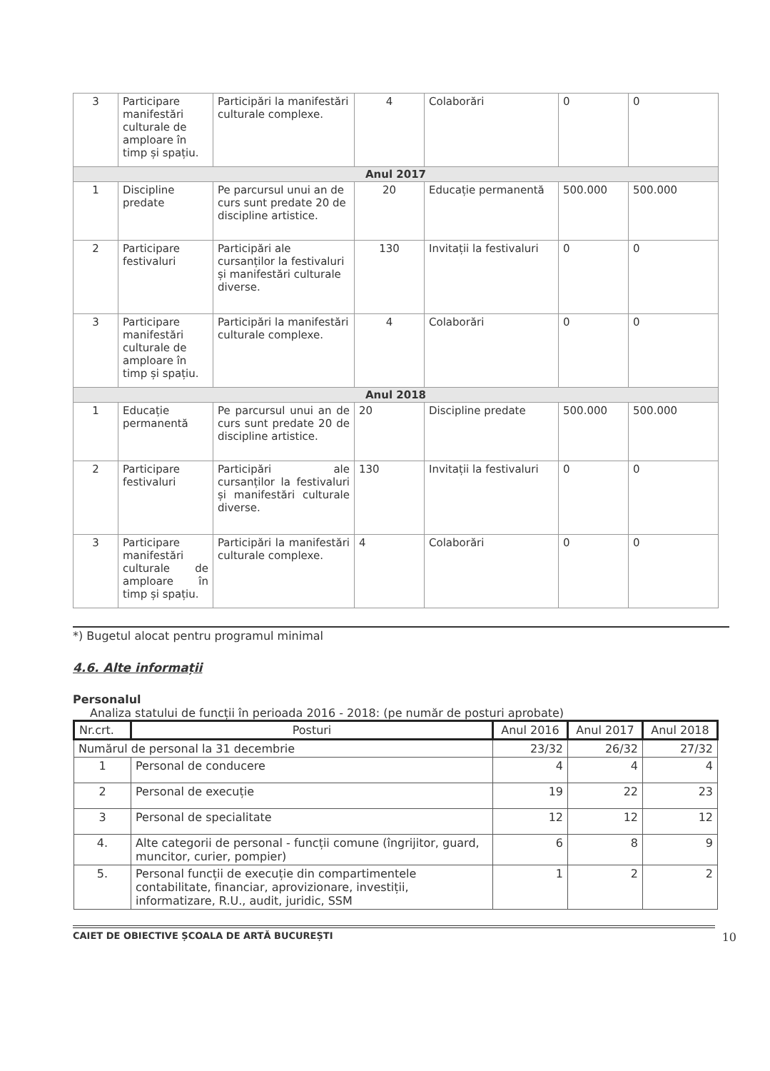| 3 | Participare manifestări culturale de amploare în timp și spațiu. | Participări la manifestări culturale complexe. | 4 | Colaborări | 0 | 0 |
| Anul 2017 | | | | | | |
| 1 | Discipline predate | Pe parcursul unui an de curs sunt predate 20 de discipline artistice. | 20 | Educație permanentă | 500.000 | 500.000 |
| 2 | Participare festivaluri | Participări ale cursanților la festivaluri și manifestări culturale diverse. | 130 | Invitații la festivaluri | 0 | 0 |
| 3 | Participare manifestări culturale de amploare în timp și spațiu. | Participări la manifestări culturale complexe. | 4 | Colaborări | 0 | 0 |
| Anul 2018 | | | | | | |
| 1 | Educație permanentă | Pe parcursul unui an de curs sunt predate 20 de discipline artistice. | 20 | Discipline predate | 500.000 | 500.000 |
| 2 | Participare festivaluri | Participări ale cursanților la festivaluri și manifestări culturale diverse. | 130 | Invitații la festivaluri | 0 | 0 |
| 3 | Participare manifestări culturale de amploare în timp și spațiu. | Participări la manifestări culturale complexe. | 4 | Colaborări | 0 | 0 |
*) Bugetul alocat pentru programul minimal
4.6. Alte informații
Personalul
Analiza statului de funcții în perioada 2016 - 2018: (pe număr de posturi aprobate)
| Nr.crt. | Posturi | Anul 2016 | Anul 2017 | Anul 2018 |
| --- | --- | --- | --- | --- |
| Numărul de personal la 31 decembrie | | 23/32 | 26/32 | 27/32 |
| 1 | Personal de conducere | 4 | 4 | 4 |
| 2 | Personal de execuție | 19 | 22 | 23 |
| 3 | Personal de specialitate | 12 | 12 | 12 |
| 4. | Alte categorii de personal - funcții comune (îngrijitor, guard, muncitor, curier, pompier) | 6 | 8 | 9 |
| 5. | Personal funcții de execuție din compartimentele contabilitate, financiar, aprovizionare, investiții, informatizare, R.U., audit, juridic, SSM | 1 | 2 | 2 |
CAIET DE OBIECTIVE ȘCOALA DE ARTĂ BUCUREȘTI 10